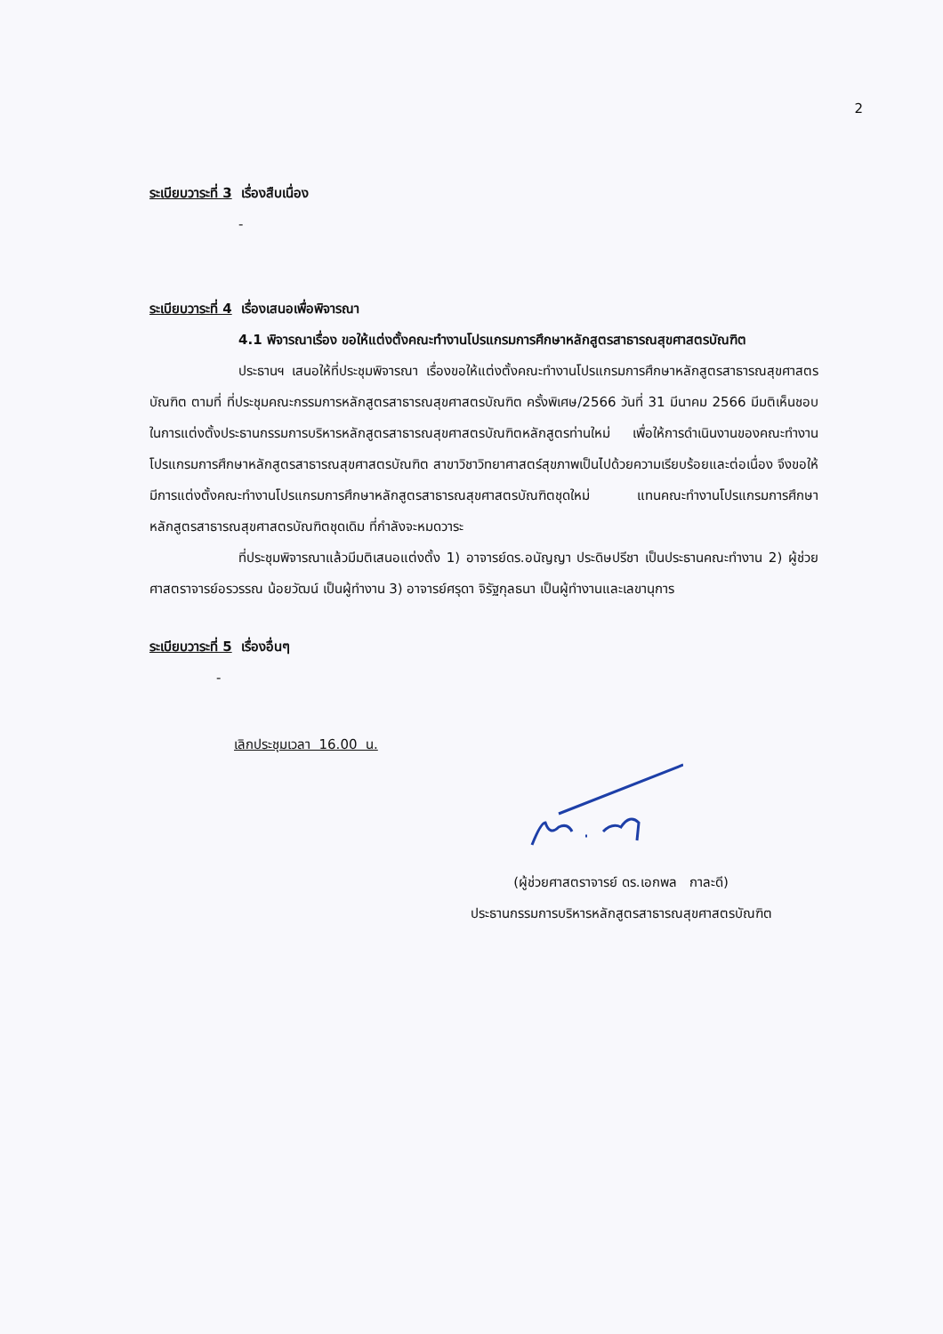2
ระเบียบวาระที่ 3 เรื่องสืบเนื่อง
-
ระเบียบวาระที่ 4 เรื่องเสนอเพื่อพิจารณา
4.1 พิจารณาเรื่อง ขอให้แต่งตั้งคณะทำงานโปรแกรมการศึกษาหลักสูตรสาธารณสุขศาสตรบัณฑิต
ประธานฯ เสนอให้ที่ประชุมพิจารณา เรื่องขอให้แต่งตั้งคณะทำงานโปรแกรมการศึกษาหลักสูตรสาธารณสุขศาสตรบัณฑิต ตามที่ ที่ประชุมคณะกรรมการหลักสูตรสาธารณสุขศาสตรบัณฑิต ครั้งพิเศษ/2566 วันที่ 31 มีนาคม 2566 มีมติเห็นชอบในการแต่งตั้งประธานกรรมการบริหารหลักสูตรสาธารณสุขศาสตรบัณฑิตหลักสูตรท่านใหม่ เพื่อให้การดำเนินงานของคณะทำงานโปรแกรมการศึกษาหลักสูตรสาธารณสุขศาสตรบัณฑิต สาขาวิชาวิทยาศาสตร์สุขภาพเป็นไปด้วยความเรียบร้อยและต่อเนื่อง จึงขอให้มีการแต่งตั้งคณะทำงานโปรแกรมการศึกษาหลักสูตรสาธารณสุขศาสตรบัณฑิตชุดใหม่ แทนคณะทำงานโปรแกรมการศึกษาหลักสูตรสาธารณสุขศาสตรบัณฑิตชุดเดิม ที่กำลังจะหมดวาระ
ที่ประชุมพิจารณาแล้วมีมติเสนอแต่งตั้ง 1) อาจารย์ดร.อนัญญา ประดิษปรีชา เป็นประธานคณะทำงาน 2) ผู้ช่วยศาสตราจารย์อรวรรณ น้อยวัฒน์ เป็นผู้ทำงาน 3) อาจารย์ศรุดา จิรัฐกุลธนา เป็นผู้ทำงานและเลขานุการ
ระเบียบวาระที่ 5 เรื่องอื่นๆ
-
เลิกประชุมเวลา 16.00 น.
(ผู้ช่วยศาสตราจารย์ ดร.เอกพล กาละดี)
ประธานกรรมการบริหารหลักสูตรสาธารณสุขศาสตรบัณฑิต